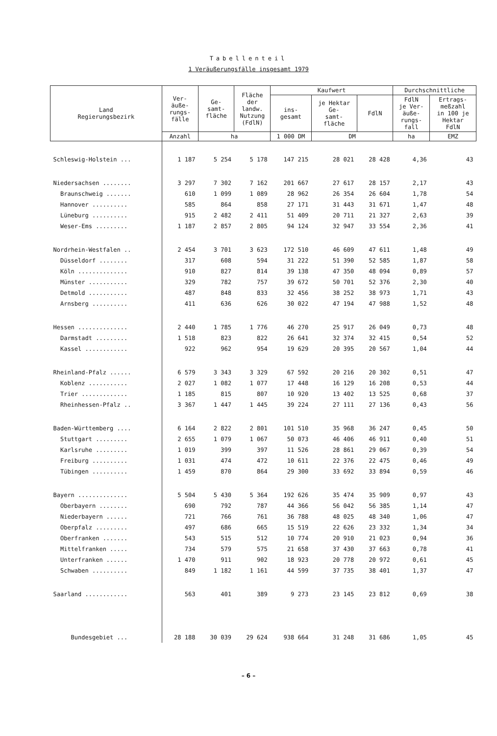Tabellenteil
1 Veräußerungsfälle insgesamt 1979
| Land Regierungsbezirk | Ver- äuße- rungs- fälle | Ge- samt- fläche | Fläche der landw. Nutzung (FdlN) | Kaufwert | | | Durchschnittliche | |
| --- | --- | --- | --- | --- | --- | --- | --- | --- |
| | | | | ins- gesamt | je Hektar Ge- samt- fläche | FdlN | FdlN je Ver- äuße- rungs- fall | Ertrags- meßzahl in 100 je Hektar FdlN |
| | Anzahl | ha | | 1 000 DM | DM | | ha | EMZ |
| Schleswig-Holstein ... | 1 187 | 5 254 | 5 178 | 147 215 | 28 021 | 28 428 | 4,36 | 43 |
| Niedersachsen ........ | 3 297 | 7 302 | 7 162 | 201 667 | 27 617 | 28 157 | 2,17 | 43 |
| Braunschweig ....... | 610 | 1 099 | 1 089 | 28 962 | 26 354 | 26 604 | 1,78 | 54 |
| Hannover .......... | 585 | 864 | 858 | 27 171 | 31 443 | 31 671 | 1,47 | 48 |
| Lüneburg .......... | 915 | 2 482 | 2 411 | 51 409 | 20 711 | 21 327 | 2,63 | 39 |
| Weser-Ems ......... | 1 187 | 2 857 | 2 805 | 94 124 | 32 947 | 33 554 | 2,36 | 41 |
| Nordrhein-Westfalen .. | 2 454 | 3 701 | 3 623 | 172 510 | 46 609 | 47 611 | 1,48 | 49 |
| Düsseldorf ........ | 317 | 608 | 594 | 31 222 | 51 390 | 52 585 | 1,87 | 58 |
| Köln .............. | 910 | 827 | 814 | 39 138 | 47 350 | 48 094 | 0,89 | 57 |
| Münster ........... | 329 | 782 | 757 | 39 672 | 50 701 | 52 376 | 2,30 | 40 |
| Detmold ........... | 487 | 848 | 833 | 32 456 | 38 252 | 38 973 | 1,71 | 43 |
| Arnsberg .......... | 411 | 636 | 626 | 30 022 | 47 194 | 47 988 | 1,52 | 48 |
| Hessen .............. | 2 440 | 1 785 | 1 776 | 46 270 | 25 917 | 26 049 | 0,73 | 48 |
| Darmstadt ......... | 1 518 | 823 | 822 | 26 641 | 32 374 | 32 415 | 0,54 | 52 |
| Kassel ............ | 922 | 962 | 954 | 19 629 | 20 395 | 20 567 | 1,04 | 44 |
| Rheinland-Pfalz ...... | 6 579 | 3 343 | 3 329 | 67 592 | 20 216 | 20 302 | 0,51 | 47 |
| Koblenz ........... | 2 027 | 1 082 | 1 077 | 17 448 | 16 129 | 16 208 | 0,53 | 44 |
| Trier ............. | 1 185 | 815 | 807 | 10 920 | 13 402 | 13 525 | 0,68 | 37 |
| Rheinhessen-Pfalz .. | 3 367 | 1 447 | 1 445 | 39 224 | 27 111 | 27 136 | 0,43 | 56 |
| Baden-Württemberg .... | 6 164 | 2 822 | 2 801 | 101 510 | 35 968 | 36 247 | 0,45 | 50 |
| Stuttgart ......... | 2 655 | 1 079 | 1 067 | 50 073 | 46 406 | 46 911 | 0,40 | 51 |
| Karlsruhe ......... | 1 019 | 399 | 397 | 11 526 | 28 861 | 29 067 | 0,39 | 54 |
| Freiburg .......... | 1 031 | 474 | 472 | 10 611 | 22 376 | 22 475 | 0,46 | 49 |
| Tübingen .......... | 1 459 | 870 | 864 | 29 300 | 33 692 | 33 894 | 0,59 | 46 |
| Bayern .............. | 5 504 | 5 430 | 5 364 | 192 626 | 35 474 | 35 909 | 0,97 | 43 |
| Oberbayern ........ | 690 | 792 | 787 | 44 366 | 56 042 | 56 385 | 1,14 | 47 |
| Niederbayern ...... | 721 | 766 | 761 | 36 788 | 48 025 | 48 340 | 1,06 | 47 |
| Oberpfalz ......... | 497 | 686 | 665 | 15 519 | 22 626 | 23 332 | 1,34 | 34 |
| Oberfranken ....... | 543 | 515 | 512 | 10 774 | 20 910 | 21 023 | 0,94 | 36 |
| Mittelfranken ..... | 734 | 579 | 575 | 21 658 | 37 430 | 37 663 | 0,78 | 41 |
| Unterfranken ...... | 1 470 | 911 | 902 | 18 923 | 20 778 | 20 972 | 0,61 | 45 |
| Schwaben .......... | 849 | 1 182 | 1 161 | 44 599 | 37 735 | 38 401 | 1,37 | 47 |
| Saarland ............ | 563 | 401 | 389 | 9 273 | 23 145 | 23 812 | 0,69 | 38 |
| Bundesgebiet ... | 28 188 | 30 039 | 29 624 | 938 664 | 31 248 | 31 686 | 1,05 | 45 |
– 6 –